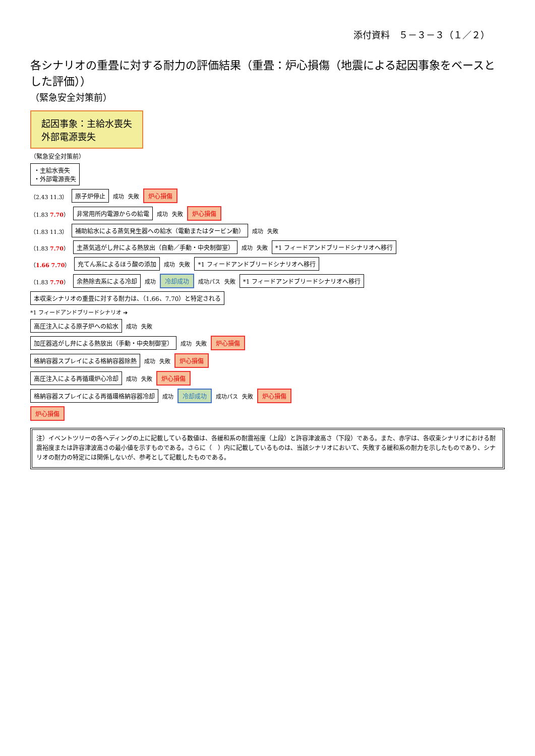添付資料　５－３－３（１／２）
各シナリオの重畳に対する耐力の評価結果（重畳：炉心損傷（地震による起因事象をベースとした評価））
（緊急安全対策前）
起因事象：主給水喪失
外部電源喪失
（緊急安全対策前）
・主給水喪失
・外部電源喪失
（2.43 11.3） 原子炉停止 成功 失敗 炉心損傷
（1.83 7.70） 非常用所内電源からの給電 成功 失敗 炉心損傷
（1.83 11.3） 補助給水による蒸気発生器への給水（電動またはタービン動） 成功 失敗
（1.83 7.70） 主蒸気逃がし弁による熱放出（自動／手動・中央制御室） 成功 失敗 *1 フィードアンドブリードシナリオへ移行
（1.66 7.70） 充てん系によるほう酸の添加 成功 失敗 *1 フィードアンドブリードシナリオへ移行
（1.83 7.70） 余熱除去系による冷却 成功 冷却成功 成功パス 失敗 *1 フィードアンドブリードシナリオへ移行
本収束シナリオの重畳に対する耐力は、（1.66、7.70）と特定される
*1 フィードアンドブリードシナリオ ➔
高圧注入による原子炉への給水 成功 失敗
加圧器逃がし弁による熱放出（手動・中央制御室） 成功 失敗 炉心損傷
格納容器スプレイによる格納容器除熱 成功 失敗 炉心損傷
高圧注入による再循環炉心冷却 成功 失敗 炉心損傷
格納容器スプレイによる再循環格納容器冷却 成功 冷却成功 成功パス 失敗 炉心損傷
炉心損傷
注）イベントツリーの各ヘディングの上に記載している数値は、各緩和系の耐震裕度（上段）と許容津波高さ（下段）である。また、赤字は、各収束シナリオにおける耐震裕度または許容津波高さの最小値を示すものである。さらに（　）内に記載しているものは、当該シナリオにおいて、失敗する緩和系の耐力を示したものであり、シナリオの耐力の特定には関係しないが、参考として記載したものである。